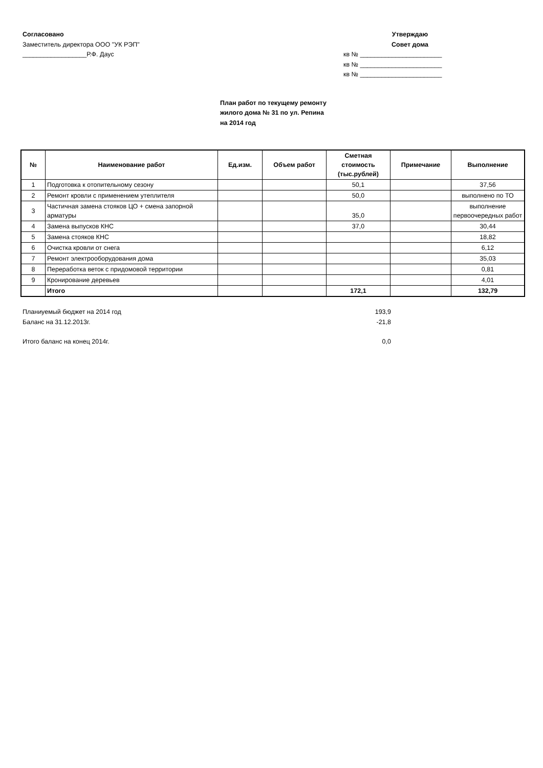Согласовано
Заместитель директора ООО "УК РЭП"
__________________Р.Ф. Даус
Утверждаю
Совет дома
кв № _______________________
кв № _______________________
кв № _______________________
План работ по текущему ремонту
жилого дома № 31 по ул. Репина
на 2014 год
| № | Наименование работ | Ед.изм. | Объем работ | Сметная стоимость (тыс.рублей) | Примечание | Выполнение |
| --- | --- | --- | --- | --- | --- | --- |
| 1 | Подготовка к отопительному сезону | | | 50,1 | | 37,56 |
| 2 | Ремонт кровли с применением утеплителя | | | 50,0 | | выполнено по ТО |
| 3 | Частичная замена стояков ЦО + смена запорной арматуры | | | 35,0 | | выполнение первоочередных работ |
| 4 | Замена выпусков КНС | | | 37,0 | | 30,44 |
| 5 | Замена стояков КНС | | | | | 18,82 |
| 6 | Очистка кровли от снега | | | | | 6,12 |
| 7 | Ремонт электрооборудования дома | | | | | 35,03 |
| 8 | Переработка веток с придомовой территории | | | | | 0,81 |
| 9 | Кронирование деревьев | | | | | 4,01 |
| | Итого | | | 172,1 | | 132,79 |
Планиуемый бюджет на 2014 год 193,9
Баланс на 31.12.2013г. -21,8
Итого баланс на конец 2014г. 0,0